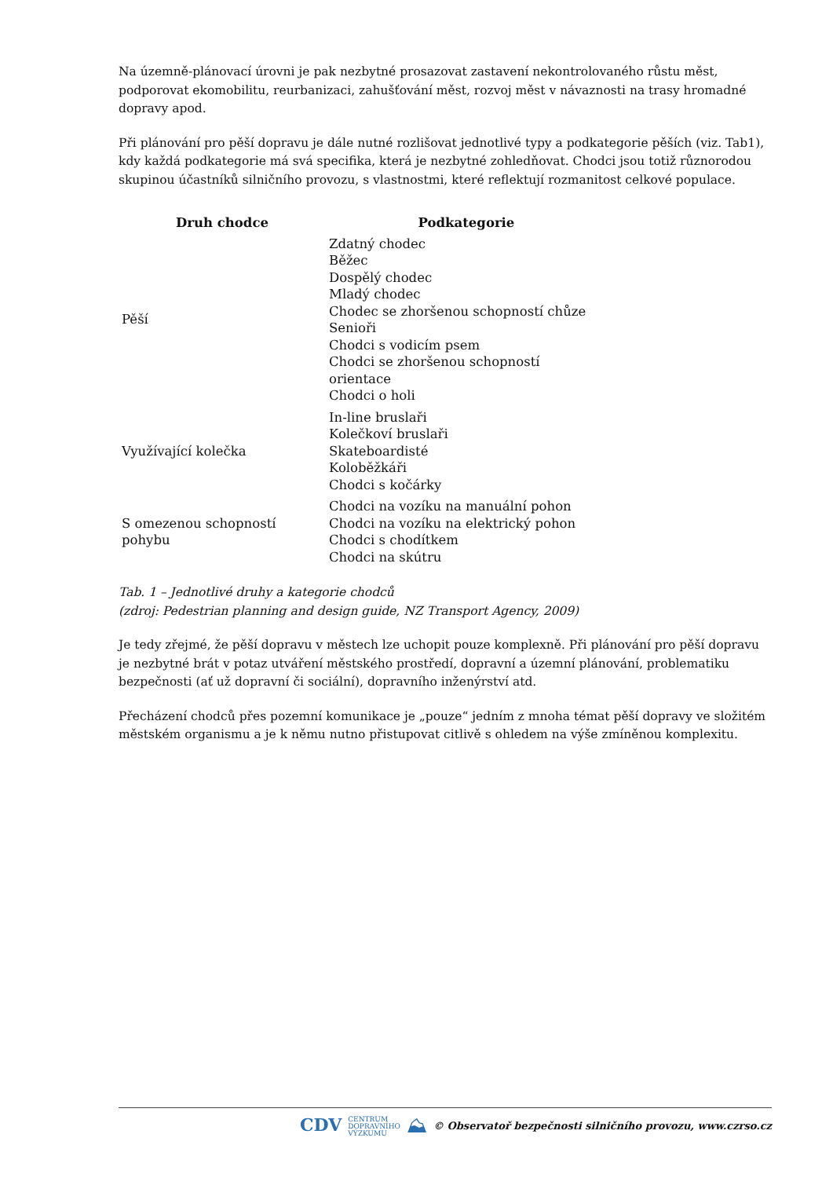Na územně-plánovací úrovni je pak nezbytné prosazovat zastavení nekontrolovaného růstu měst, podporovat ekomobilitu, reurbanizaci, zahušťování měst, rozvoj měst v návaznosti na trasy hromadné dopravy apod.
Při plánování pro pěší dopravu je dále nutné rozlišovat jednotlivé typy a podkategorie pěších (viz. Tab1), kdy každá podkategorie má svá specifika, která je nezbytné zohledňovat. Chodci jsou totiž různorodou skupinou účastníků silničního provozu, s vlastnostmi, které reflektují rozmanitost celkové populace.
| Druh chodce | Podkategorie |
| --- | --- |
| Pěší | Zdatný chodec Běžec Dospělý chodec Mladý chodec Chodec se zhoršenou schopností chůze Senioři Chodci s vodicím psem Chodci se zhoršenou schopností orientace Chodci o holi |
| Využívající kolečka | In-line bruslaři Kolečkoví bruslaři Skateboardisté Koloběžkáři Chodci s kočárky |
| S omezenou schopností pohybu | Chodci na vozíku na manuální pohon Chodci na vozíku na elektrický pohon Chodci s chodítkem Chodci na skútru |
Tab. 1 – Jednotlivé druhy a kategorie chodců
(zdroj: Pedestrian planning and design guide, NZ Transport Agency, 2009)
Je tedy zřejmé, že pěší dopravu v městech lze uchopit pouze komplexně. Při plánování pro pěší dopravu je nezbytné brát v potaz utváření městského prostředí, dopravní a územní plánování, problematiku bezpečnosti (ať už dopravní či sociální), dopravního inženýrství atd.
Přecházení chodců přes pozemní komunikace je „pouze“ jedním z mnoha témat pěší dopravy ve složitém městském organismu a je k němu nutno přistupovat citlivě s ohledem na výše zmíněnou komplexitu.
CDV CENTRUM
DOPRAVNÍHO
VÝZKUMU ⛰ © Observatoř bezpečnosti silničního provozu, www.czrso.cz